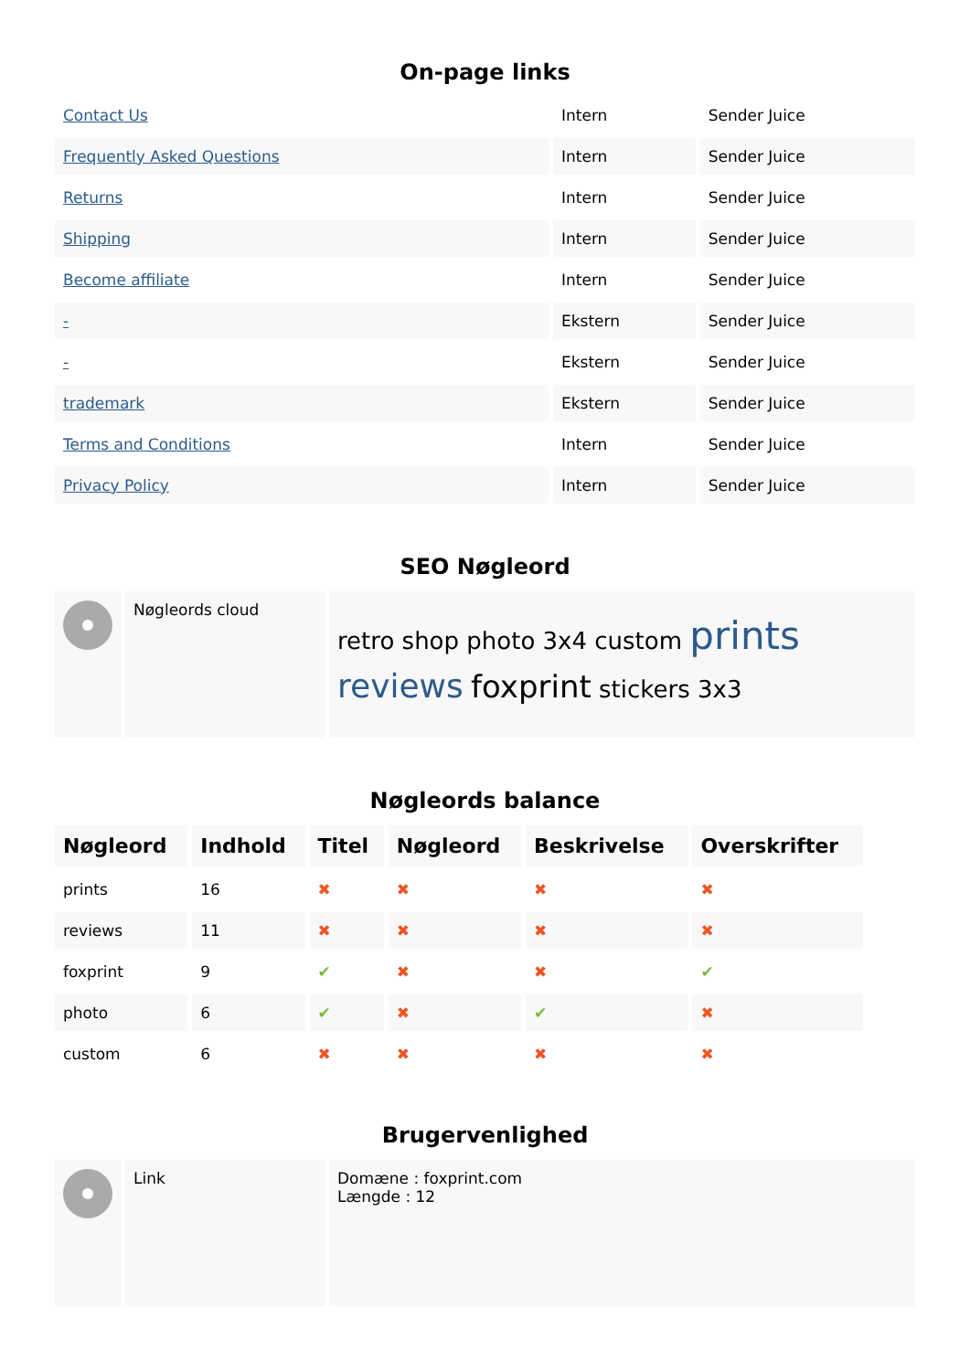On-page links
| Contact Us | Intern | Sender Juice |
| Frequently Asked Questions | Intern | Sender Juice |
| Returns | Intern | Sender Juice |
| Shipping | Intern | Sender Juice |
| Become affiliate | Intern | Sender Juice |
| - | Ekstern | Sender Juice |
| - | Ekstern | Sender Juice |
| trademark | Ekstern | Sender Juice |
| Terms and Conditions | Intern | Sender Juice |
| Privacy Policy | Intern | Sender Juice |
SEO Nøgleord
| | Nøgleords cloud | retro shop photo 3x4 custom prints reviews foxprint stickers 3x3 |
Nøgleords balance
| Nøgleord | Indhold | Titel | Nøgleord | Beskrivelse | Overskrifter |
| --- | --- | --- | --- | --- | --- |
| prints | 16 | ✖ | ✖ | ✖ | ✖ |
| reviews | 11 | ✖ | ✖ | ✖ | ✖ |
| foxprint | 9 | ✔ | ✖ | ✖ | ✔ |
| photo | 6 | ✔ | ✖ | ✔ | ✖ |
| custom | 6 | ✖ | ✖ | ✖ | ✖ |
Brugervenlighed
| | Link | Domæne : foxprint.com Længde : 12 |